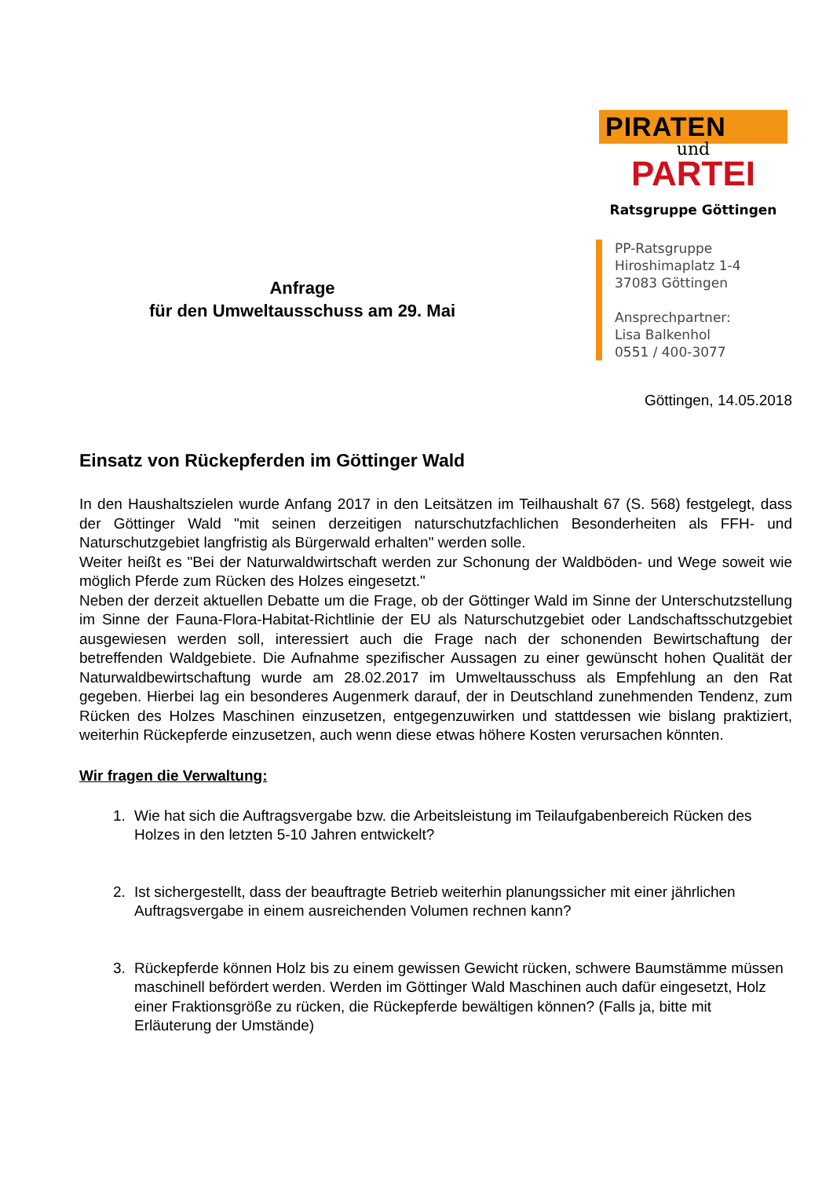Anfrage
für den Umweltausschuss am 29. Mai
PIRATEN
und
PARTEI
Ratsgruppe Göttingen
PP-Ratsgruppe
Hiroshimaplatz 1-4
37083 Göttingen
Ansprechpartner:
Lisa Balkenhol
0551 / 400-3077
Göttingen, 14.05.2018
Einsatz von Rückepferden im Göttinger Wald
In den Haushaltszielen wurde Anfang 2017 in den Leitsätzen im Teilhaushalt 67 (S. 568) festgelegt, dass der Göttinger Wald "mit seinen derzeitigen naturschutzfachlichen Besonderheiten als FFH- und Naturschutzgebiet langfristig als Bürgerwald erhalten" werden solle.
Weiter heißt es "Bei der Naturwaldwirtschaft werden zur Schonung der Waldböden- und Wege soweit wie möglich Pferde zum Rücken des Holzes eingesetzt."
Neben der derzeit aktuellen Debatte um die Frage, ob der Göttinger Wald im Sinne der Unterschutzstellung im Sinne der Fauna-Flora-Habitat-Richtlinie der EU als Naturschutzgebiet oder Landschaftsschutzgebiet ausgewiesen werden soll, interessiert auch die Frage nach der schonenden Bewirtschaftung der betreffenden Waldgebiete. Die Aufnahme spezifischer Aussagen zu einer gewünscht hohen Qualität der Naturwaldbewirtschaftung wurde am 28.02.2017 im Umweltausschuss als Empfehlung an den Rat gegeben. Hierbei lag ein besonderes Augenmerk darauf, der in Deutschland zunehmenden Tendenz, zum Rücken des Holzes Maschinen einzusetzen, entgegenzuwirken und stattdessen wie bislang praktiziert, weiterhin Rückepferde einzusetzen, auch wenn diese etwas höhere Kosten verursachen könnten.
Wir fragen die Verwaltung:
1. Wie hat sich die Auftragsvergabe bzw. die Arbeitsleistung im Teilaufgabenbereich Rücken des Holzes in den letzten 5-10 Jahren entwickelt?
2. Ist sichergestellt, dass der beauftragte Betrieb weiterhin planungssicher mit einer jährlichen Auftragsvergabe in einem ausreichenden Volumen rechnen kann?
3. Rückepferde können Holz bis zu einem gewissen Gewicht rücken, schwere Baumstämme müssen maschinell befördert werden. Werden im Göttinger Wald Maschinen auch dafür eingesetzt, Holz einer Fraktionsgröße zu rücken, die Rückepferde bewältigen können? (Falls ja, bitte mit Erläuterung der Umstände)